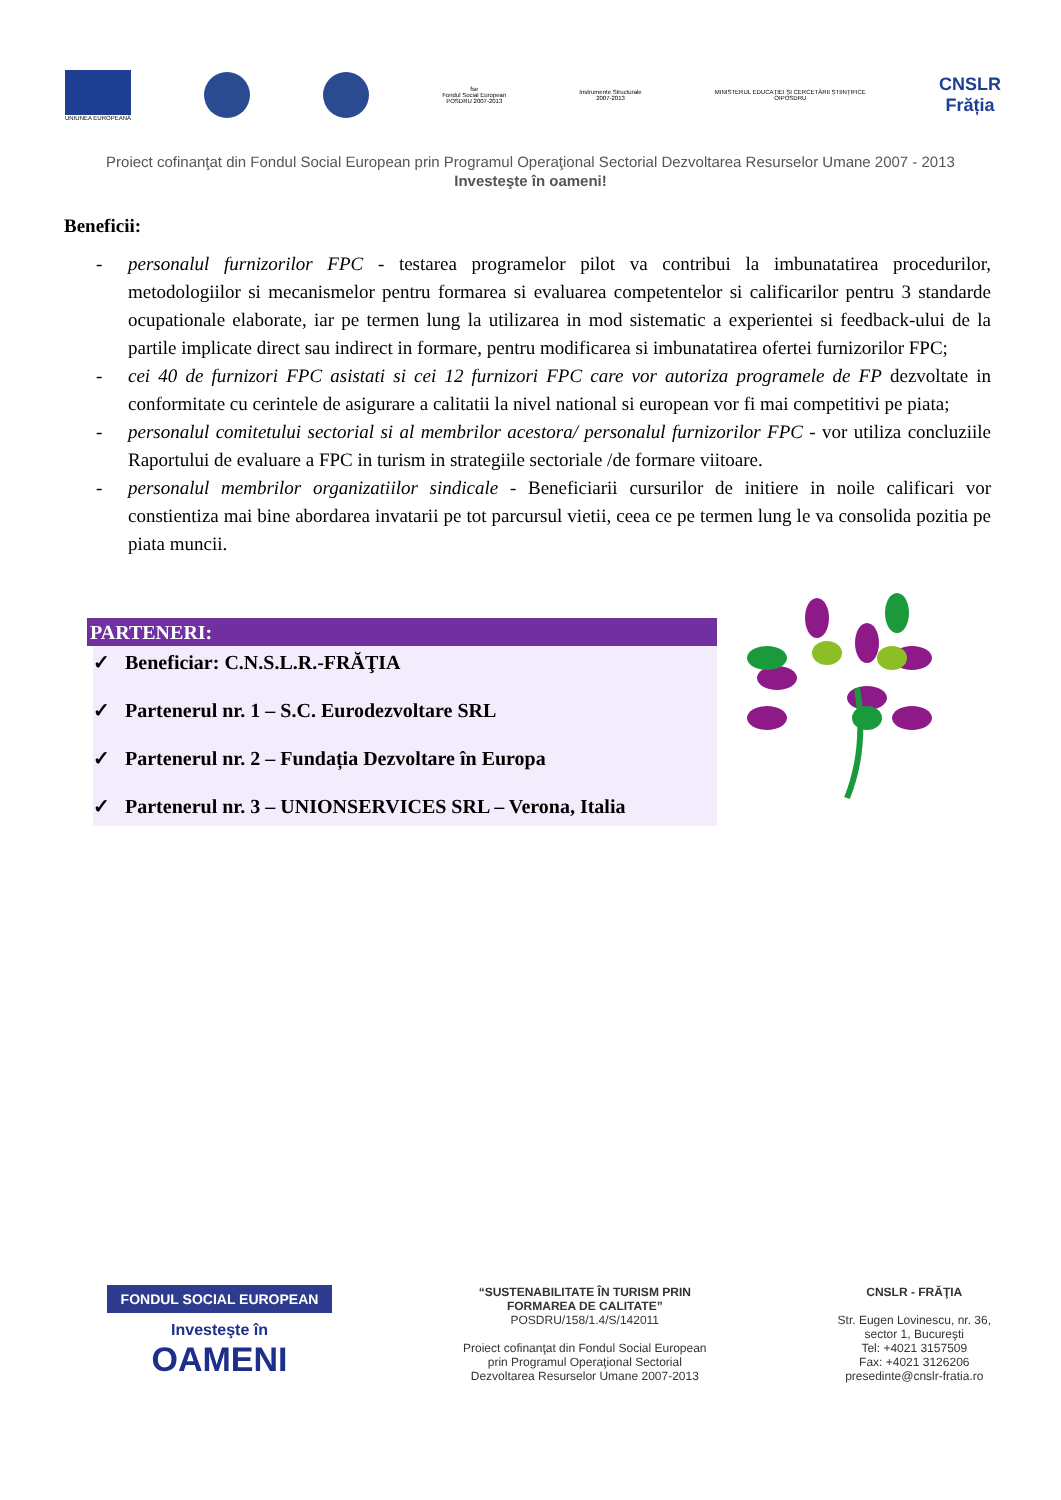UNIUNEA EUROPEANĂ
fse
Fondul Social European
POSDRU 2007-2013
Instrumente Structurale
2007-2013
MINISTERUL EDUCAȚIEI ȘI CERCETĂRII ȘTIINȚIFICE
OIPOSDRU
CNSLR
Frăția
Proiect cofinanţat din Fondul Social European prin Programul Operaţional Sectorial Dezvoltarea Resurselor Umane 2007 - 2013
Investeşte în oameni!
Beneficii:
- personalul furnizorilor FPC - testarea programelor pilot va contribui la imbunatatirea procedurilor, metodologiilor si mecanismelor pentru formarea si evaluarea competentelor si calificarilor pentru 3 standarde ocupationale elaborate, iar pe termen lung la utilizarea in mod sistematic a experientei si feedback-ului de la partile implicate direct sau indirect in formare, pentru modificarea si imbunatatirea ofertei furnizorilor FPC;
- cei 40 de furnizori FPC asistati si cei 12 furnizori FPC care vor autoriza programele de FP dezvoltate in conformitate cu cerintele de asigurare a calitatii la nivel national si european vor fi mai competitivi pe piata;
- personalul comitetului sectorial si al membrilor acestora/ personalul furnizorilor FPC - vor utiliza concluziile Raportului de evaluare a FPC in turism in strategiile sectoriale /de formare viitoare.
- personalul membrilor organizatiilor sindicale - Beneficiarii cursurilor de initiere in noile calificari vor constientiza mai bine abordarea invatarii pe tot parcursul vietii, ceea ce pe termen lung le va consolida pozitia pe piata muncii.
PARTENERI:
✓ Beneficiar: C.N.S.L.R.-FRĂŢIA
✓ Partenerul nr. 1 – S.C. Eurodezvoltare SRL
✓ Partenerul nr. 2 – Fundația Dezvoltare în Europa
✓ Partenerul nr. 3 – UNIONSERVICES SRL – Verona, Italia
FONDUL SOCIAL EUROPEAN
Investeşte în
OAMENI
“SUSTENABILITATE ÎN TURISM PRIN
FORMAREA DE CALITATE”
POSDRU/158/1.4/S/142011
Proiect cofinanţat din Fondul Social European
prin Programul Operaţional Sectorial
Dezvoltarea Resurselor Umane 2007-2013
CNSLR - FRĂŢIA
Str. Eugen Lovinescu, nr. 36,
sector 1, Bucureşti
Tel: +4021 3157509
Fax: +4021 3126206
presedinte@cnslr-fratia.ro